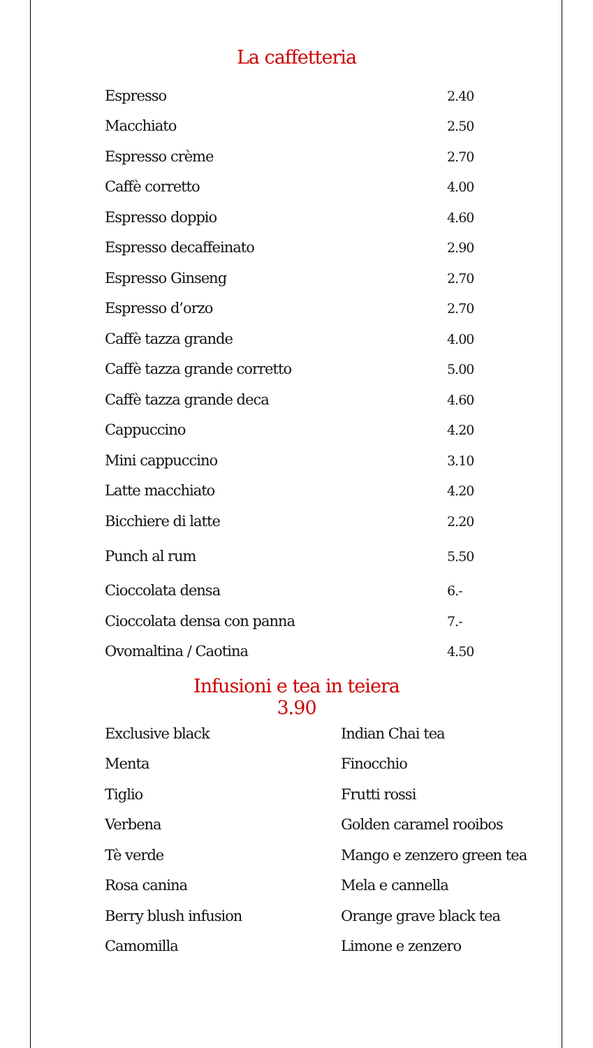La caffetteria
| Espresso | 2.40 |
| Macchiato | 2.50 |
| Espresso crème | 2.70 |
| Caffè corretto | 4.00 |
| Espresso doppio | 4.60 |
| Espresso decaffeinato | 2.90 |
| Espresso Ginseng | 2.70 |
| Espresso d’orzo | 2.70 |
| Caffè tazza grande | 4.00 |
| Caffè tazza grande corretto | 5.00 |
| Caffè tazza grande deca | 4.60 |
| Cappuccino | 4.20 |
| Mini cappuccino | 3.10 |
| Latte macchiato | 4.20 |
| Bicchiere di latte | 2.20 |
| Punch al rum | 5.50 |
| Cioccolata densa | 6.- |
| Cioccolata densa con panna | 7.- |
| Ovomaltina / Caotina | 4.50 |
Infusioni e tea in teiera
3.90
| Exclusive black | Indian Chai tea |
| Menta | Finocchio |
| Tiglio | Frutti rossi |
| Verbena | Golden caramel rooibos |
| Tè verde | Mango e zenzero green tea |
| Rosa canina | Mela e cannella |
| Berry blush infusion | Orange grave black tea |
| Camomilla | Limone e zenzero |